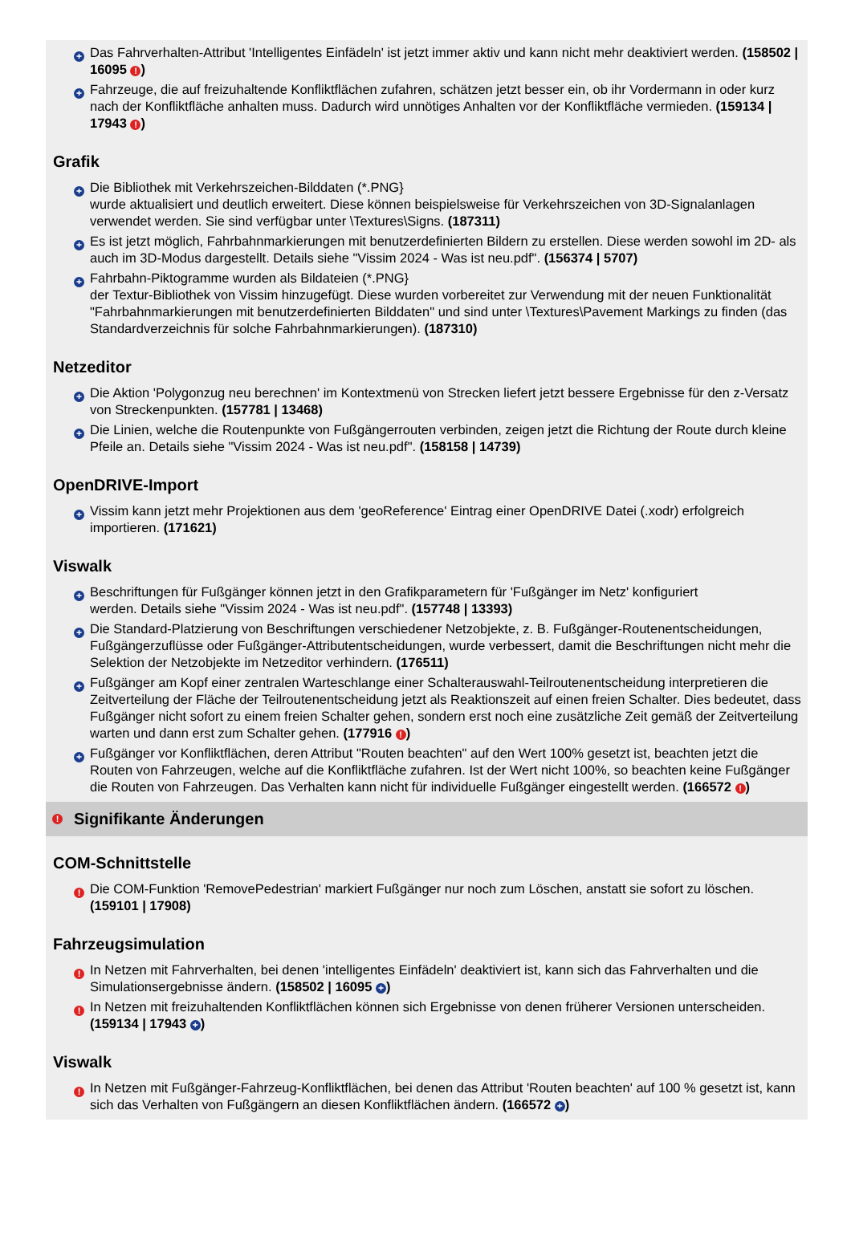+
Das Fahrverhalten-Attribut 'Intelligentes Einfädeln' ist jetzt immer aktiv und kann nicht mehr deaktiviert werden. (158502 | 16095 !)
+
Fahrzeuge, die auf freizuhaltende Konfliktflächen zufahren, schätzen jetzt besser ein, ob ihr Vordermann in oder kurz nach der Konfliktfläche anhalten muss. Dadurch wird unnötiges Anhalten vor der Konfliktfläche vermieden. (159134 | 17943 !)
Grafik
+
Die Bibliothek mit Verkehrszeichen-Bilddaten (*.PNG}
wurde aktualisiert und deutlich erweitert. Diese können beispielsweise für Verkehrszeichen von 3D-Signalanlagen verwendet werden. Sie sind verfügbar unter \Textures\Signs. (187311)
+
Es ist jetzt möglich, Fahrbahnmarkierungen mit benutzerdefinierten Bildern zu erstellen. Diese werden sowohl im 2D- als auch im 3D-Modus dargestellt. Details siehe "Vissim 2024 - Was ist neu.pdf". (156374 | 5707)
+
Fahrbahn-Piktogramme wurden als Bildateien (*.PNG}
der Textur-Bibliothek von Vissim hinzugefügt. Diese wurden vorbereitet zur Verwendung mit der neuen Funktionalität "Fahrbahnmarkierungen mit benutzerdefinierten Bilddaten" und sind unter \Textures\Pavement Markings zu finden (das Standardverzeichnis für solche Fahrbahnmarkierungen). (187310)
Netzeditor
+
Die Aktion 'Polygonzug neu berechnen' im Kontextmenü von Strecken liefert jetzt bessere Ergebnisse für den z-Versatz von Streckenpunkten. (157781 | 13468)
+
Die Linien, welche die Routenpunkte von Fußgängerrouten verbinden, zeigen jetzt die Richtung der Route durch kleine Pfeile an. Details siehe "Vissim 2024 - Was ist neu.pdf". (158158 | 14739)
OpenDRIVE-Import
+
Vissim kann jetzt mehr Projektionen aus dem 'geoReference' Eintrag einer OpenDRIVE Datei (.xodr) erfolgreich importieren. (171621)
Viswalk
+
Beschriftungen für Fußgänger können jetzt in den Grafikparametern für 'Fußgänger im Netz' konfiguriert
werden. Details siehe "Vissim 2024 - Was ist neu.pdf". (157748 | 13393)
+
Die Standard-Platzierung von Beschriftungen verschiedener Netzobjekte, z. B. Fußgänger-Routenentscheidungen, Fußgängerzuflüsse oder Fußgänger-Attributentscheidungen, wurde verbessert, damit die Beschriftungen nicht mehr die Selektion der Netzobjekte im Netzeditor verhindern. (176511)
+
Fußgänger am Kopf einer zentralen Warteschlange einer Schalterauswahl-Teilroutenentscheidung interpretieren die Zeitverteilung der Fläche der Teilroutenentscheidung jetzt als Reaktionszeit auf einen freien Schalter. Dies bedeutet, dass Fußgänger nicht sofort zu einem freien Schalter gehen, sondern erst noch eine zusätzliche Zeit gemäß der Zeitverteilung warten und dann erst zum Schalter gehen. (177916 !)
+
Fußgänger vor Konfliktflächen, deren Attribut "Routen beachten" auf den Wert 100% gesetzt ist, beachten jetzt die Routen von Fahrzeugen, welche auf die Konfliktfläche zufahren. Ist der Wert nicht 100%, so beachten keine Fußgänger die Routen von Fahrzeugen. Das Verhalten kann nicht für individuelle Fußgänger eingestellt werden. (166572 !)
! Signifikante Änderungen
COM-Schnittstelle
!
Die COM-Funktion 'RemovePedestrian' markiert Fußgänger nur noch zum Löschen, anstatt sie sofort zu löschen. (159101 | 17908)
Fahrzeugsimulation
!
In Netzen mit Fahrverhalten, bei denen 'intelligentes Einfädeln' deaktiviert ist, kann sich das Fahrverhalten und die Simulationsergebnisse ändern. (158502 | 16095 +)
!
In Netzen mit freizuhaltenden Konfliktflächen können sich Ergebnisse von denen früherer Versionen unterscheiden. (159134 | 17943 +)
Viswalk
!
In Netzen mit Fußgänger-Fahrzeug-Konfliktflächen, bei denen das Attribut 'Routen beachten' auf 100 % gesetzt ist, kann sich das Verhalten von Fußgängern an diesen Konfliktflächen ändern. (166572 +)